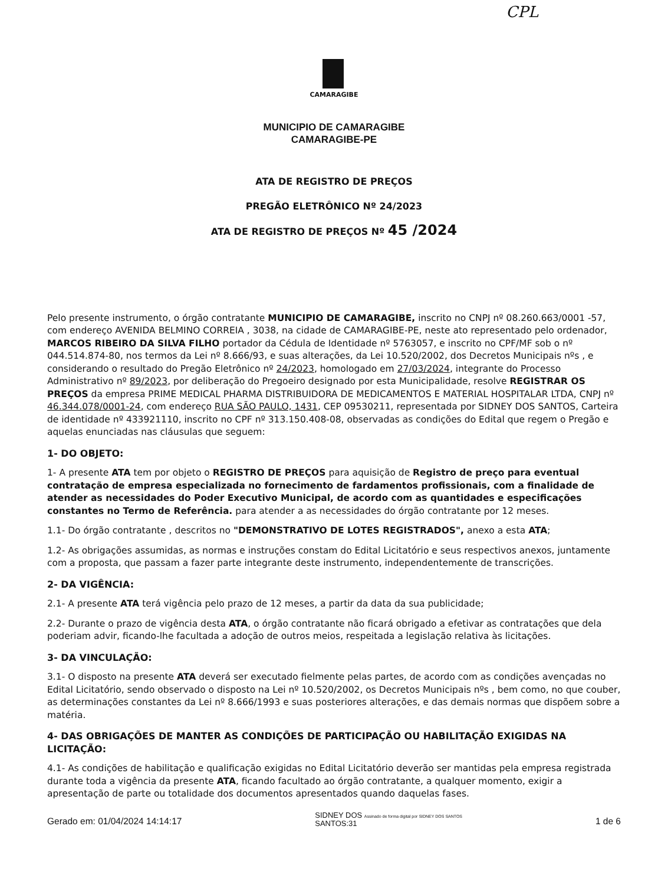CPL
CAMARAGIBE
MUNICIPIO DE CAMARAGIBE
CAMARAGIBE-PE
ATA DE REGISTRO DE PREÇOS
PREGÃO ELETRÔNICO Nº 24/2023
ATA DE REGISTRO DE PREÇOS Nº 45 /2024
Pelo presente instrumento, o órgão contratante MUNICIPIO DE CAMARAGIBE, inscrito no CNPJ nº 08.260.663/0001 -57, com endereço AVENIDA BELMINO CORREIA , 3038, na cidade de CAMARAGIBE-PE, neste ato representado pelo ordenador, MARCOS RIBEIRO DA SILVA FILHO portador da Cédula de Identidade nº 5763057, e inscrito no CPF/MF sob o nº 044.514.874-80, nos termos da Lei nº 8.666/93, e suas alterações, da Lei 10.520/2002, dos Decretos Municipais nºs , e considerando o resultado do Pregão Eletrônico nº 24/2023, homologado em 27/03/2024, integrante do Processo Administrativo nº 89/2023, por deliberação do Pregoeiro designado por esta Municipalidade, resolve REGISTRAR OS PREÇOS da empresa PRIME MEDICAL PHARMA DISTRIBUIDORA DE MEDICAMENTOS E MATERIAL HOSPITALAR LTDA, CNPJ nº 46.344.078/0001-24, com endereço RUA SÃO PAULO, 1431, CEP 09530211, representada por SIDNEY DOS SANTOS, Carteira de identidade nº 433921110, inscrito no CPF nº 313.150.408-08, observadas as condições do Edital que regem o Pregão e aquelas enunciadas nas cláusulas que seguem:
1- DO OBJETO:
1- A presente ATA tem por objeto o REGISTRO DE PREÇOS para aquisição de Registro de preço para eventual contratação de empresa especializada no fornecimento de fardamentos profissionais, com a finalidade de atender as necessidades do Poder Executivo Municipal, de acordo com as quantidades e especificações constantes no Termo de Referência. para atender a as necessidades do órgão contratante por 12 meses.
1.1- Do órgão contratante , descritos no "DEMONSTRATIVO DE LOTES REGISTRADOS", anexo a esta ATA;
1.2- As obrigações assumidas, as normas e instruções constam do Edital Licitatório e seus respectivos anexos, juntamente com a proposta, que passam a fazer parte integrante deste instrumento, independentemente de transcrições.
2- DA VIGÊNCIA:
2.1- A presente ATA terá vigência pelo prazo de 12 meses, a partir da data da sua publicidade;
2.2- Durante o prazo de vigência desta ATA, o órgão contratante não ficará obrigado a efetivar as contratações que dela poderiam advir, ficando-lhe facultada a adoção de outros meios, respeitada a legislação relativa às licitações.
3- DA VINCULAÇÃO:
3.1- O disposto na presente ATA deverá ser executado fielmente pelas partes, de acordo com as condições avençadas no Edital Licitatório, sendo observado o disposto na Lei nº 10.520/2002, os Decretos Municipais nºs , bem como, no que couber, as determinações constantes da Lei nº 8.666/1993 e suas posteriores alterações, e das demais normas que dispõem sobre a matéria.
4- DAS OBRIGAÇÕES DE MANTER AS CONDIÇÕES DE PARTICIPAÇÃO OU HABILITAÇÃO EXIGIDAS NA LICITAÇÃO:
4.1- As condições de habilitação e qualificação exigidas no Edital Licitatório deverão ser mantidas pela empresa registrada durante toda a vigência da presente ATA, ficando facultado ao órgão contratante, a qualquer momento, exigir a apresentação de parte ou totalidade dos documentos apresentados quando daquelas fases.
Gerado em: 01/04/2024 14:14:17 SIDNEY DOS Assinado de forma digital por SIDNEY DOS SANTOS
SANTOS:31 1 de 6